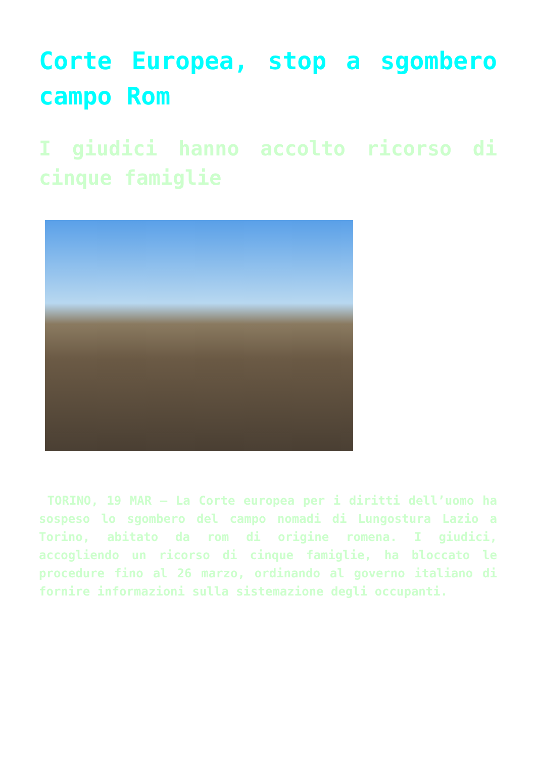Corte Europea, stop a sgombero campo Rom
I giudici hanno accolto ricorso di cinque famiglie
TORINO, 19 MAR – La Corte europea per i diritti dell’uomo ha sospeso lo sgombero del campo nomadi di Lungostura Lazio a Torino, abitato da rom di origine romena. I giudici, accogliendo un ricorso di cinque famiglie, ha bloccato le procedure fino al 26 marzo, ordinando al governo italiano di fornire informazioni sulla sistemazione degli occupanti.